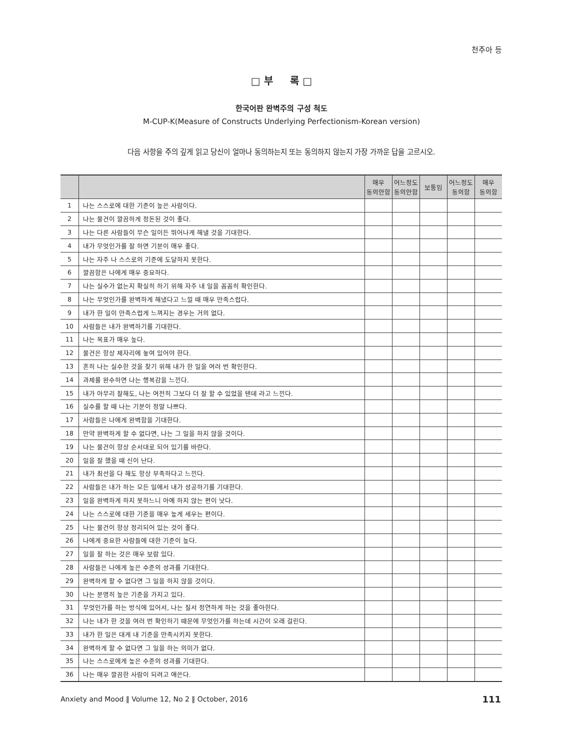천주아 등
□ 부 록 □
한국어판 완벽주의 구성 척도
M-CUP-K(Measure of Constructs Underlying Perfectionism-Korean version)
다음 사항을 주의 깊게 읽고 당신이 얼마나 동의하는지 또는 동의하지 않는지 가장 가까운 답을 고르시오.
| | | 매우 동의안함 | 어느정도 동의안함 | 보통임 | 어느정도 동의함 | 매우 동의함 |
| --- | --- | --- | --- | --- | --- | --- |
| 1 | 나는 스스로에 대한 기준이 높은 사람이다. | | | | | |
| 2 | 나는 물건이 깔끔하게 정돈된 것이 좋다. | | | | | |
| 3 | 나는 다른 사람들이 무슨 일이든 뛰어나게 해낼 것을 기대한다. | | | | | |
| 4 | 내가 무엇인가를 잘 하면 기분이 매우 좋다. | | | | | |
| 5 | 나는 자주 나 스스로의 기준에 도달하지 못한다. | | | | | |
| 6 | 깔끔함은 나에게 매우 중요하다. | | | | | |
| 7 | 나는 실수가 없는지 확실히 하기 위해 자주 내 일을 꼼꼼히 확인한다. | | | | | |
| 8 | 나는 무엇인가를 완벽하게 해냈다고 느낄 때 매우 만족스럽다. | | | | | |
| 9 | 내가 한 일이 만족스럽게 느껴지는 경우는 거의 없다. | | | | | |
| 10 | 사람들은 내가 완벽하기를 기대한다. | | | | | |
| 11 | 나는 목표가 매우 높다. | | | | | |
| 12 | 물건은 항상 제자리에 놓여 있어야 한다. | | | | | |
| 13 | 흔히 나는 실수한 것을 찾기 위해 내가 한 일을 여러 번 확인한다. | | | | | |
| 14 | 과제를 완수하면 나는 행복감을 느낀다. | | | | | |
| 15 | 내가 아무리 잘해도, 나는 여전히 그보다 더 잘 할 수 있었을 텐데 라고 느낀다. | | | | | |
| 16 | 실수를 할 때 나는 기분이 정말 나쁘다. | | | | | |
| 17 | 사람들은 나에게 완벽함을 기대한다. | | | | | |
| 18 | 만약 완벽하게 할 수 없다면, 나는 그 일을 하지 않을 것이다. | | | | | |
| 19 | 나는 물건이 항상 순서대로 되어 있기를 바란다. | | | | | |
| 20 | 일을 잘 했을 때 신이 난다. | | | | | |
| 21 | 내가 최선을 다 해도 항상 부족하다고 느낀다. | | | | | |
| 22 | 사람들은 내가 하는 모든 일에서 내가 성공하기를 기대한다. | | | | | |
| 23 | 일을 완벽하게 하지 못하느니 아예 하지 않는 편이 낫다. | | | | | |
| 24 | 나는 스스로에 대한 기준을 매우 높게 세우는 편이다. | | | | | |
| 25 | 나는 물건이 항상 정리되어 있는 것이 좋다. | | | | | |
| 26 | 나에게 중요한 사람들에 대한 기준이 높다. | | | | | |
| 27 | 일을 잘 하는 것은 매우 보람 있다. | | | | | |
| 28 | 사람들은 나에게 높은 수준의 성과를 기대한다. | | | | | |
| 29 | 완벽하게 할 수 없다면 그 일을 하지 않을 것이다. | | | | | |
| 30 | 나는 분명히 높은 기준을 가지고 있다. | | | | | |
| 31 | 무엇인가를 하는 방식에 있어서, 나는 질서 정연하게 하는 것을 좋아한다. | | | | | |
| 32 | 나는 내가 한 것을 여러 번 확인하기 때문에 무엇인가를 하는데 시간이 오래 걸린다. | | | | | |
| 33 | 내가 한 일은 대게 내 기준을 만족시키지 못한다. | | | | | |
| 34 | 완벽하게 할 수 없다면 그 일을 하는 의미가 없다. | | | | | |
| 35 | 나는 스스로에게 높은 수준의 성과를 기대한다. | | | | | |
| 36 | 나는 매우 깔끔한 사람이 되려고 애쓴다. | | | | | |
Anxiety and Mood ‖ Volume 12, No 2 ‖ October, 2016
111